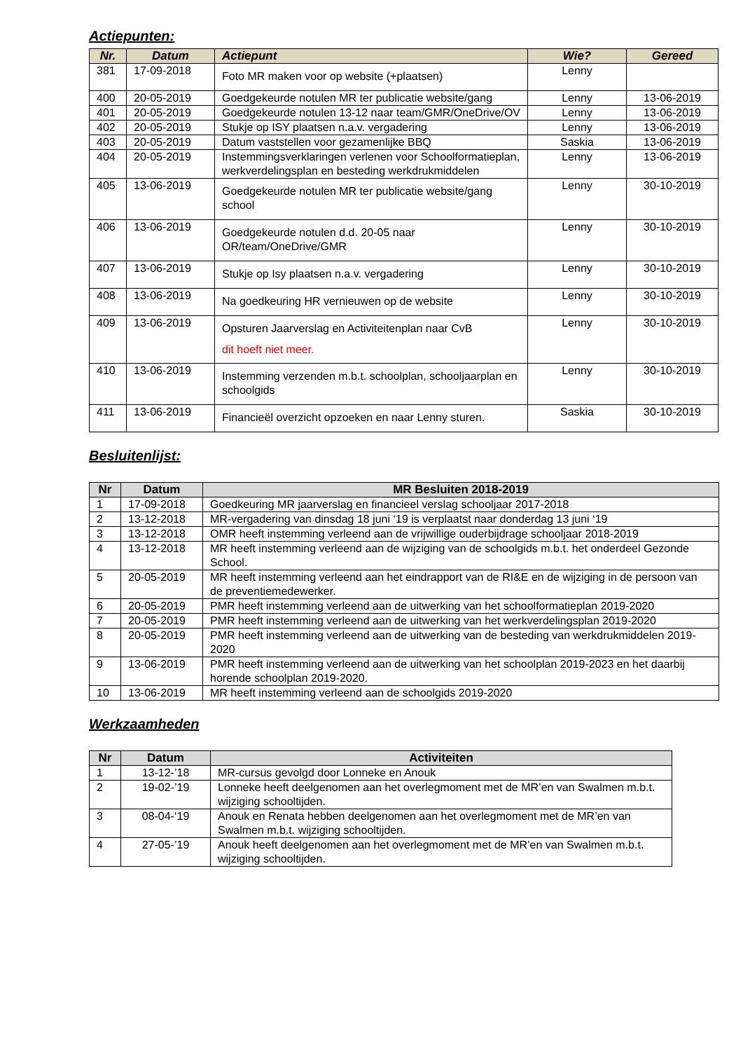Actiepunten:
| Nr. | Datum | Actiepunt | Wie? | Gereed |
| --- | --- | --- | --- | --- |
| 381 | 17-09-2018 | Foto MR maken voor op website (+plaatsen) | Lenny | |
| 400 | 20-05-2019 | Goedgekeurde notulen MR ter publicatie website/gang | Lenny | 13-06-2019 |
| 401 | 20-05-2019 | Goedgekeurde notulen 13-12 naar team/GMR/OneDrive/OV | Lenny | 13-06-2019 |
| 402 | 20-05-2019 | Stukje op ISY plaatsen n.a.v. vergadering | Lenny | 13-06-2019 |
| 403 | 20-05-2019 | Datum vaststellen voor gezamenlijke BBQ | Saskia | 13-06-2019 |
| 404 | 20-05-2019 | Instemmingsverklaringen verlenen voor Schoolformatieplan, werkverdelingsplan en besteding werkdrukmiddelen | Lenny | 13-06-2019 |
| 405 | 13-06-2019 | Goedgekeurde notulen MR ter publicatie website/gang school | Lenny | 30-10-2019 |
| 406 | 13-06-2019 | Goedgekeurde notulen d.d. 20-05 naar OR/team/OneDrive/GMR | Lenny | 30-10-2019 |
| 407 | 13-06-2019 | Stukje op Isy plaatsen n.a.v. vergadering | Lenny | 30-10-2019 |
| 408 | 13-06-2019 | Na goedkeuring HR vernieuwen op de website | Lenny | 30-10-2019 |
| 409 | 13-06-2019 | Opsturen Jaarverslag en Activiteitenplan naar CvB dit hoeft niet meer. | Lenny | 30-10-2019 |
| 410 | 13-06-2019 | Instemming verzenden m.b.t. schoolplan, schooljaarplan en schoolgids | Lenny | 30-10-2019 |
| 411 | 13-06-2019 | Financieël overzicht opzoeken en naar Lenny sturen. | Saskia | 30-10-2019 |
Besluitenlijst:
| Nr | Datum | MR Besluiten 2018-2019 |
| --- | --- | --- |
| 1 | 17-09-2018 | Goedkeuring MR jaarverslag en financieel verslag schooljaar 2017-2018 |
| 2 | 13-12-2018 | MR-vergadering van dinsdag 18 juni ‘19 is verplaatst naar donderdag 13 juni ‘19 |
| 3 | 13-12-2018 | OMR heeft instemming verleend aan de vrijwillige ouderbijdrage schooljaar 2018-2019 |
| 4 | 13-12-2018 | MR heeft instemming verleend aan de wijziging van de schoolgids m.b.t. het onderdeel Gezonde School. |
| 5 | 20-05-2019 | MR heeft instemming verleend aan het eindrapport van de RI&E en de wijziging in de persoon van de preventiemedewerker. |
| 6 | 20-05-2019 | PMR heeft instemming verleend aan de uitwerking van het schoolformatieplan 2019-2020 |
| 7 | 20-05-2019 | PMR heeft instemming verleend aan de uitwerking van het werkverdelingsplan 2019-2020 |
| 8 | 20-05-2019 | PMR heeft instemming verleend aan de uitwerking van de besteding van werkdrukmiddelen 2019-2020 |
| 9 | 13-06-2019 | PMR heeft instemming verleend aan de uitwerking van het schoolplan 2019-2023 en het daarbij horende schoolplan 2019-2020. |
| 10 | 13-06-2019 | MR heeft instemming verleend aan de schoolgids 2019-2020 |
Werkzaamheden
| Nr | Datum | Activiteiten |
| --- | --- | --- |
| 1 | 13-12-’18 | MR-cursus gevolgd door Lonneke en Anouk |
| 2 | 19-02-’19 | Lonneke heeft deelgenomen aan het overlegmoment met de MR’en van Swalmen m.b.t. wijziging schooltijden. |
| 3 | 08-04-‘19 | Anouk en Renata hebben deelgenomen aan het overlegmoment met de MR’en van Swalmen m.b.t. wijziging schooltijden. |
| 4 | 27-05-’19 | Anouk heeft deelgenomen aan het overlegmoment met de MR’en van Swalmen m.b.t. wijziging schooltijden. |